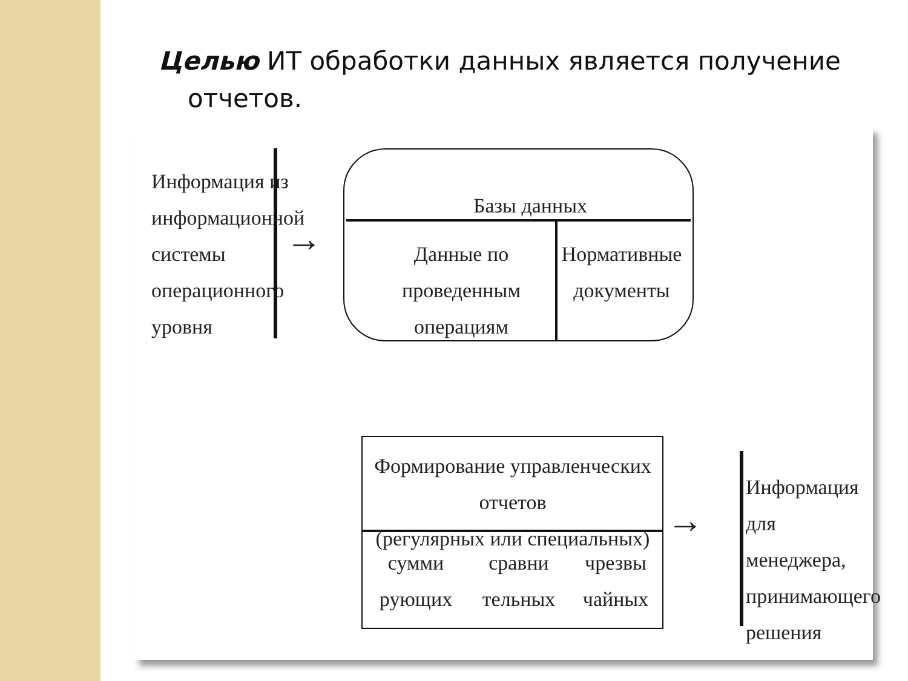Целью ИТ обработки данных является получение
отчетов.
Информация из
информационной
системы
операционного
уровня
→
Базы данных
Данные по проведенным
операциям
Нормативные
документы
Формирование управленческих отчетов
(регулярных или специальных)
сумми
рующих
сравни
тельных
чрезвы
чайных
→
Информация
для менеджера,
принимающего
решения